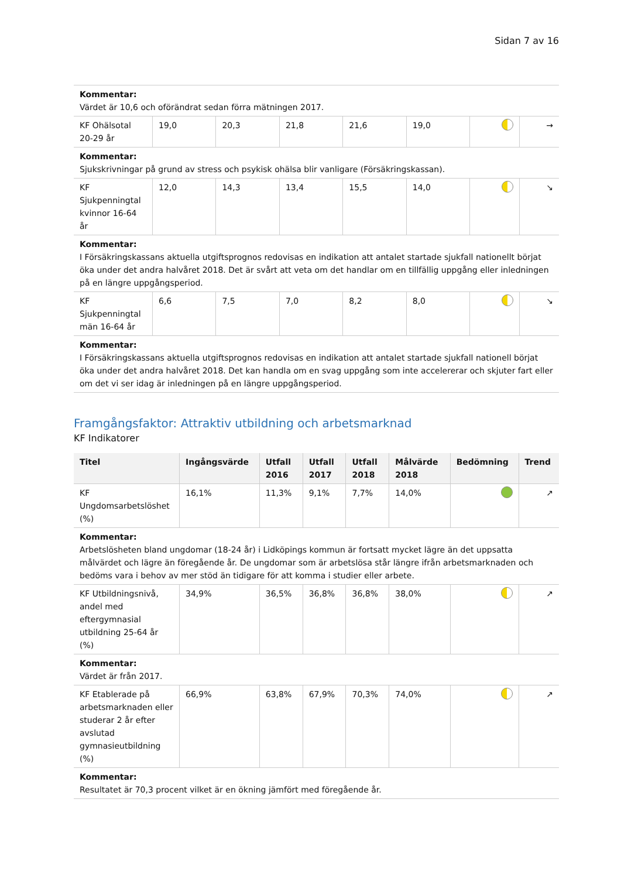Sidan 7 av 16
| Kommentar: Värdet är 10,6 och oförändrat sedan förra mätningen 2017. | | | | | | | |
| KF Ohälsotal 20-29 år | 19,0 | 20,3 | 21,8 | 21,6 | 19,0 | | → |
| Kommentar: Sjukskrivningar på grund av stress och psykisk ohälsa blir vanligare (Försäkringskassan). | | | | | | | |
| KF Sjukpenningtal kvinnor 16-64 år | 12,0 | 14,3 | 13,4 | 15,5 | 14,0 | | ↘ |
| Kommentar: I Försäkringskassans aktuella utgiftsprognos redovisas en indikation att antalet startade sjukfall nationellt börjat öka under det andra halvåret 2018. Det är svårt att veta om det handlar om en tillfällig uppgång eller inledningen på en längre uppgångsperiod. | | | | | | | |
| KF Sjukpenningtal män 16-64 år | 6,6 | 7,5 | 7,0 | 8,2 | 8,0 | | ↘ |
| Kommentar: I Försäkringskassans aktuella utgiftsprognos redovisas en indikation att antalet startade sjukfall nationell börjat öka under det andra halvåret 2018. Det kan handla om en svag uppgång som inte accelererar och skjuter fart eller om det vi ser idag är inledningen på en längre uppgångsperiod. | | | | | | | |
Framgångsfaktor: Attraktiv utbildning och arbetsmarknad
KF Indikatorer
| Titel | Ingångsvärde | Utfall 2016 | Utfall 2017 | Utfall 2018 | Målvärde 2018 | Bedömning | Trend |
| --- | --- | --- | --- | --- | --- | --- | --- |
| KF Ungdomsarbetslöshet (%) | 16,1% | 11,3% | 9,1% | 7,7% | 14,0% | | ↗ |
| Kommentar: Arbetslösheten bland ungdomar (18-24 år) i Lidköpings kommun är fortsatt mycket lägre än det uppsatta målvärdet och lägre än föregående år. De ungdomar som är arbetslösa står längre ifrån arbetsmarknaden och bedöms vara i behov av mer stöd än tidigare för att komma i studier eller arbete. | | | | | | | |
| KF Utbildningsnivå, andel med eftergymnasial utbildning 25-64 år (%) | 34,9% | 36,5% | 36,8% | 36,8% | 38,0% | | ↗ |
| Kommentar: Värdet är från 2017. | | | | | | | |
| KF Etablerade på arbetsmarknaden eller studerar 2 år efter avslutad gymnasieutbildning (%) | 66,9% | 63,8% | 67,9% | 70,3% | 74,0% | | ↗ |
| Kommentar: Resultatet är 70,3 procent vilket är en ökning jämfört med föregående år. | | | | | | | |